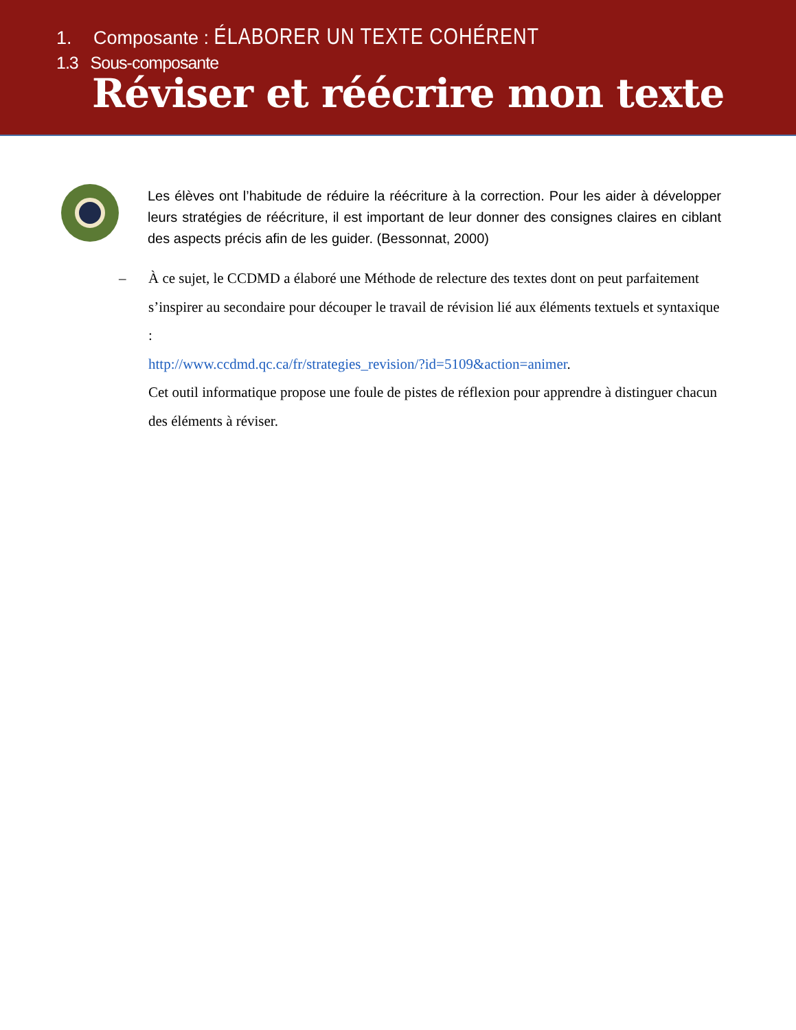1. Composante : ÉLABORER UN TEXTE COHÉRENT
1.3 Sous-composante
Réviser et réécrire mon texte
Les élèves ont l’habitude de réduire la réécriture à la correction. Pour les aider à développer leurs stratégies de réécriture, il est important de leur donner des consignes claires en ciblant des aspects précis afin de les guider. (Bessonnat, 2000)
– À ce sujet, le CCDMD a élaboré une Méthode de relecture des textes dont on peut parfaitement s’inspirer au secondaire pour découper le travail de révision lié aux éléments textuels et syntaxique :
http://www.ccdmd.qc.ca/fr/strategies_revision/?id=5109&action=animer.
Cet outil informatique propose une foule de pistes de réflexion pour apprendre à distinguer chacun des éléments à réviser.